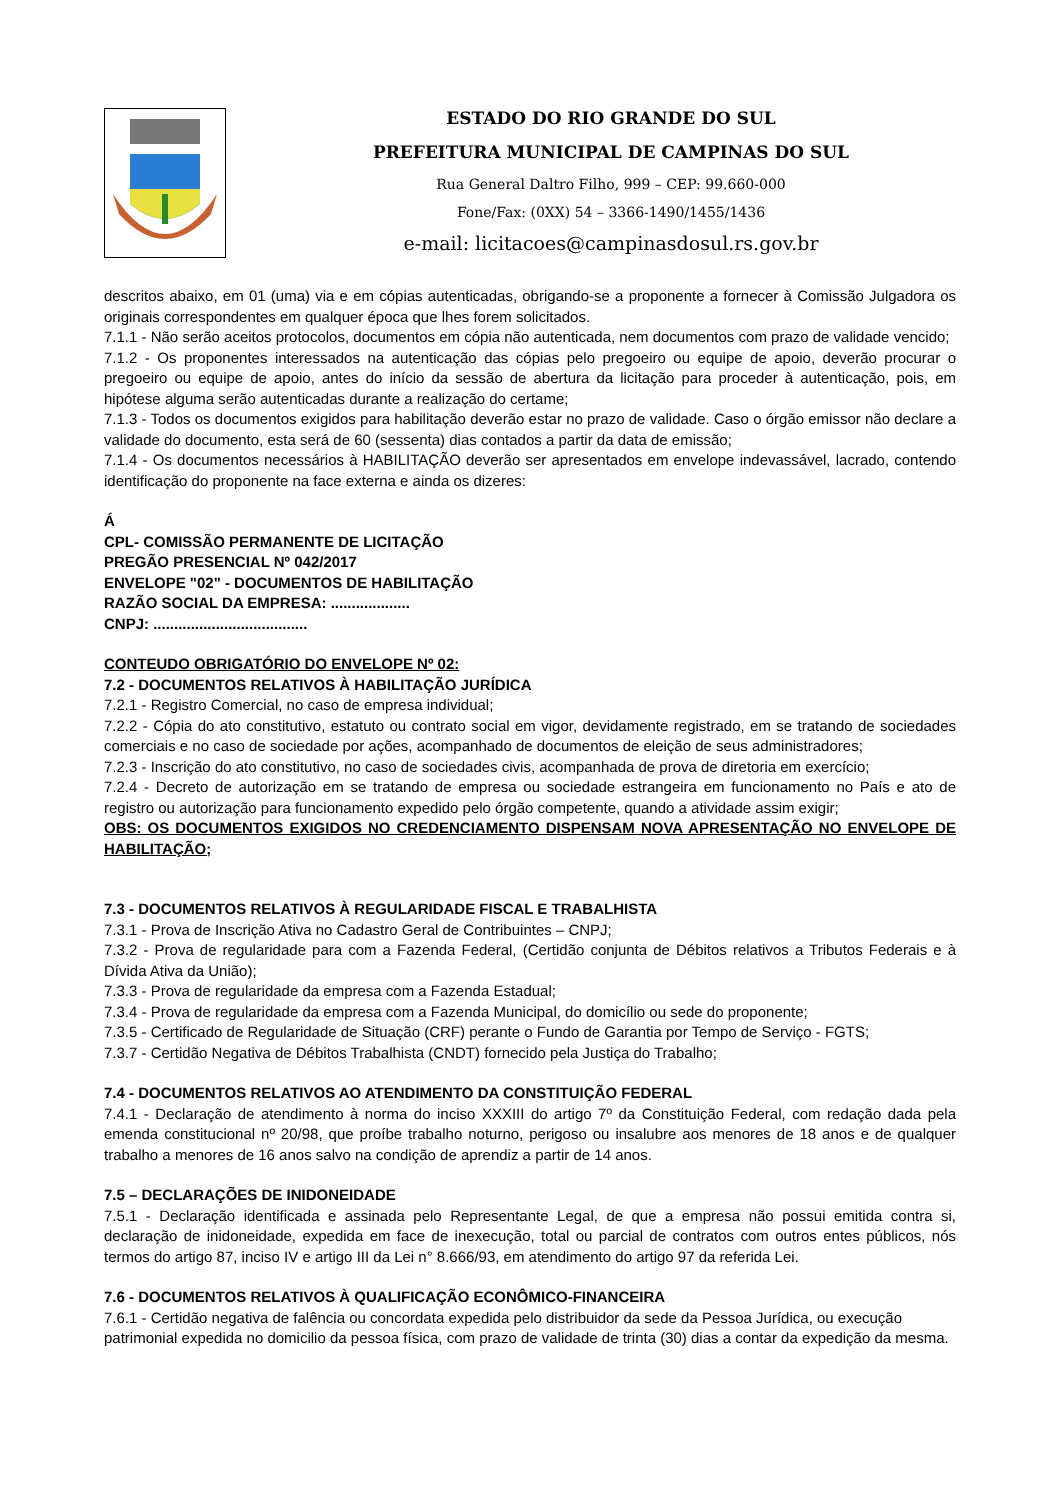ESTADO DO RIO GRANDE DO SUL
PREFEITURA MUNICIPAL DE CAMPINAS DO SUL
Rua General Daltro Filho, 999 – CEP: 99.660-000
Fone/Fax: (0XX) 54 – 3366-1490/1455/1436
e-mail: licitacoes@campinasdosul.rs.gov.br
descritos abaixo, em 01 (uma) via e em cópias autenticadas, obrigando-se a proponente a fornecer à Comissão Julgadora os originais correspondentes em qualquer época que lhes forem solicitados.
7.1.1 - Não serão aceitos protocolos, documentos em cópia não autenticada, nem documentos com prazo de validade vencido;
7.1.2 - Os proponentes interessados na autenticação das cópias pelo pregoeiro ou equipe de apoio, deverão procurar o pregoeiro ou equipe de apoio, antes do início da sessão de abertura da licitação para proceder à autenticação, pois, em hipótese alguma serão autenticadas durante a realização do certame;
7.1.3 - Todos os documentos exigidos para habilitação deverão estar no prazo de validade. Caso o órgão emissor não declare a validade do documento, esta será de 60 (sessenta) dias contados a partir da data de emissão;
7.1.4 - Os documentos necessários à HABILITAÇÃO deverão ser apresentados em envelope indevassável, lacrado, contendo identificação do proponente na face externa e ainda os dizeres:
Á
CPL- COMISSÃO PERMANENTE DE LICITAÇÃO
PREGÃO PRESENCIAL Nº 042/2017
ENVELOPE "02" - DOCUMENTOS DE HABILITAÇÃO
RAZÃO SOCIAL DA EMPRESA: ...................
CNPJ: .....................................
CONTEUDO OBRIGATÓRIO DO ENVELOPE Nº 02:
7.2 - DOCUMENTOS RELATIVOS À HABILITAÇÃO JURÍDICA
7.2.1 - Registro Comercial, no caso de empresa individual;
7.2.2 - Cópia do ato constitutivo, estatuto ou contrato social em vigor, devidamente registrado, em se tratando de sociedades comerciais e no caso de sociedade por ações, acompanhado de documentos de eleição de seus administradores;
7.2.3 - Inscrição do ato constitutivo, no caso de sociedades civis, acompanhada de prova de diretoria em exercício;
7.2.4 - Decreto de autorização em se tratando de empresa ou sociedade estrangeira em funcionamento no País e ato de registro ou autorização para funcionamento expedido pelo órgão competente, quando a atividade assim exigir;
OBS: OS DOCUMENTOS EXIGIDOS NO CREDENCIAMENTO DISPENSAM NOVA APRESENTAÇÃO NO ENVELOPE DE HABILITAÇÃO;
7.3 - DOCUMENTOS RELATIVOS À REGULARIDADE FISCAL E TRABALHISTA
7.3.1 - Prova de Inscrição Ativa no Cadastro Geral de Contribuintes – CNPJ;
7.3.2 - Prova de regularidade para com a Fazenda Federal, (Certidão conjunta de Débitos relativos a Tributos Federais e à Dívida Ativa da União);
7.3.3 - Prova de regularidade da empresa com a Fazenda Estadual;
7.3.4 - Prova de regularidade da empresa com a Fazenda Municipal, do domicílio ou sede do proponente;
7.3.5 - Certificado de Regularidade de Situação (CRF) perante o Fundo de Garantia por Tempo de Serviço - FGTS;
7.3.7 - Certidão Negativa de Débitos Trabalhista (CNDT) fornecido pela Justiça do Trabalho;
7.4 - DOCUMENTOS RELATIVOS AO ATENDIMENTO DA CONSTITUIÇÃO FEDERAL
7.4.1 - Declaração de atendimento à norma do inciso XXXIII do artigo 7º da Constituição Federal, com redação dada pela emenda constitucional nº 20/98, que proíbe trabalho noturno, perigoso ou insalubre aos menores de 18 anos e de qualquer trabalho a menores de 16 anos salvo na condição de aprendiz a partir de 14 anos.
7.5 – DECLARAÇÕES DE INIDONEIDADE
7.5.1 - Declaração identificada e assinada pelo Representante Legal, de que a empresa não possui emitida contra si, declaração de inidoneidade, expedida em face de inexecução, total ou parcial de contratos com outros entes públicos, nós termos do artigo 87, inciso IV e artigo III da Lei n° 8.666/93, em atendimento do artigo 97 da referida Lei.
7.6 - DOCUMENTOS RELATIVOS À QUALIFICAÇÃO ECONÔMICO-FINANCEIRA
7.6.1 - Certidão negativa de falência ou concordata expedida pelo distribuidor da sede da Pessoa Jurídica, ou execução patrimonial expedida no domicilio da pessoa física, com prazo de validade de trinta (30) dias a contar da expedição da mesma.